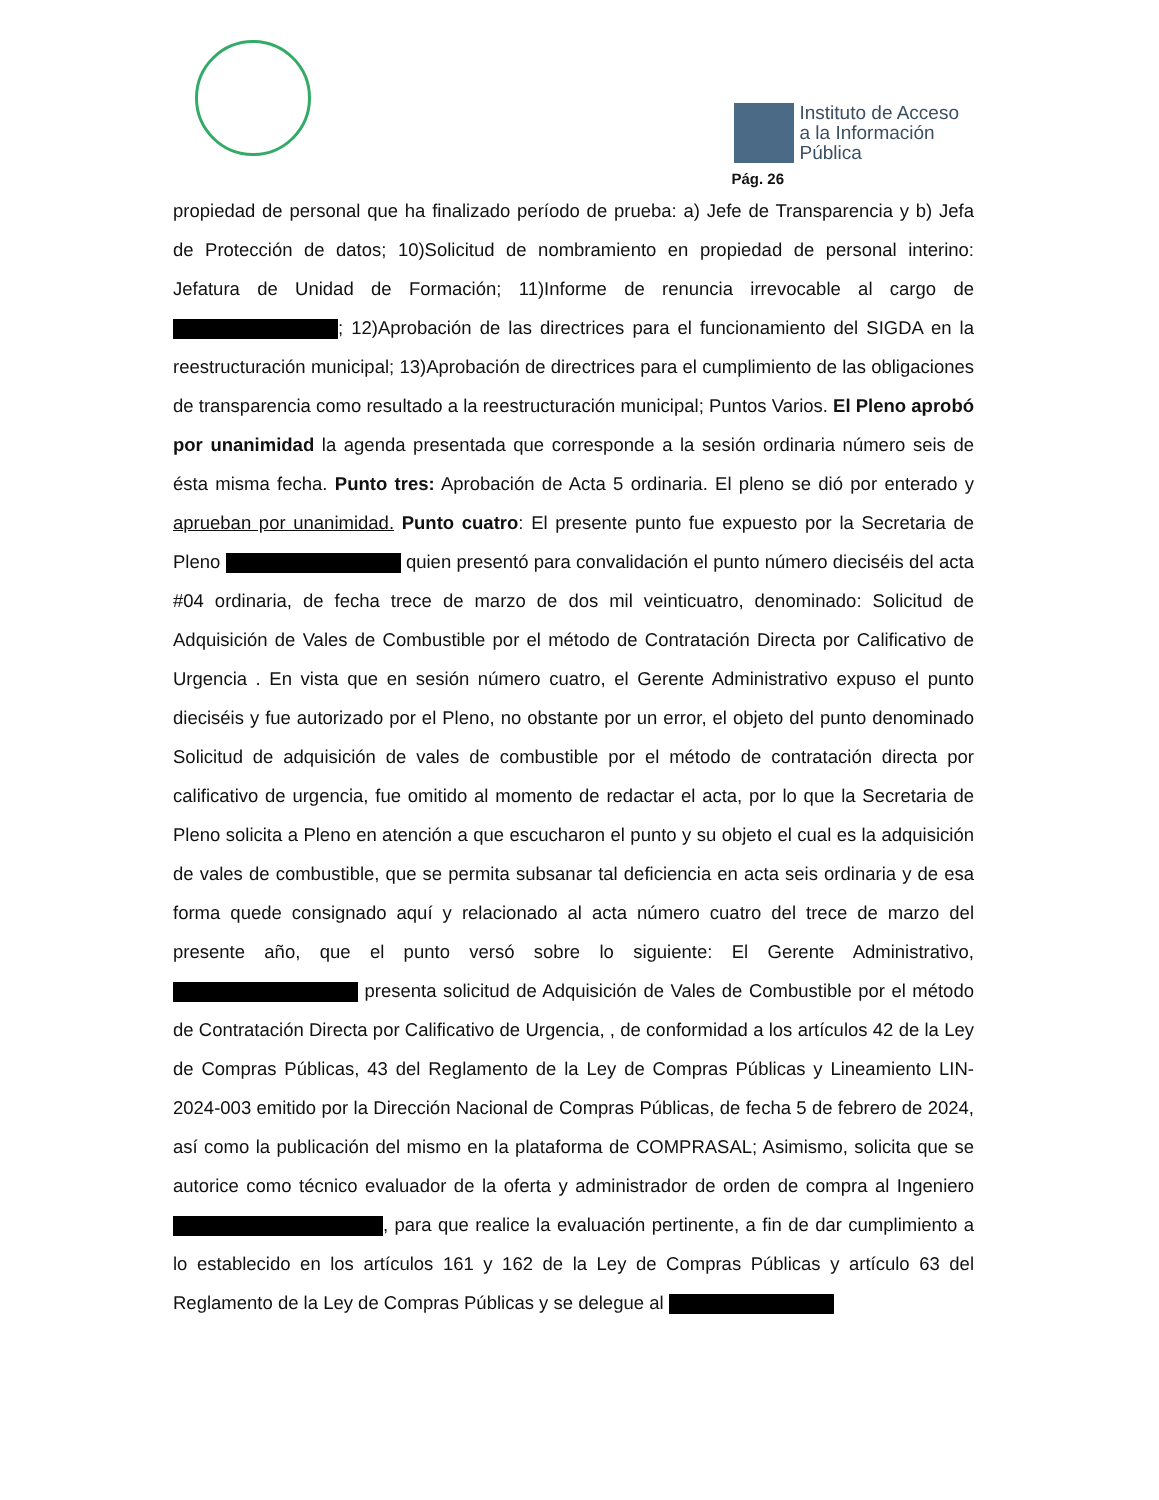Instituto de Acceso
a la Información
Pública
Pág. 26
propiedad de personal que ha finalizado período de prueba: a) Jefe de Transparencia y b) Jefa de Protección de datos; 10)Solicitud de nombramiento en propiedad de personal interino: Jefatura de Unidad de Formación; 11)Informe de renuncia irrevocable al cargo de ; 12)Aprobación de las directrices para el funcionamiento del SIGDA en la reestructuración municipal; 13)Aprobación de directrices para el cumplimiento de las obligaciones de transparencia como resultado a la reestructuración municipal; Puntos Varios. El Pleno aprobó por unanimidad la agenda presentada que corresponde a la sesión ordinaria número seis de ésta misma fecha. Punto tres: Aprobación de Acta 5 ordinaria. El pleno se dió por enterado y aprueban por unanimidad. Punto cuatro: El presente punto fue expuesto por la Secretaria de Pleno quien presentó para convalidación el punto número dieciséis del acta #04 ordinaria, de fecha trece de marzo de dos mil veinticuatro, denominado: Solicitud de Adquisición de Vales de Combustible por el método de Contratación Directa por Calificativo de Urgencia . En vista que en sesión número cuatro, el Gerente Administrativo expuso el punto dieciséis y fue autorizado por el Pleno, no obstante por un error, el objeto del punto denominado Solicitud de adquisición de vales de combustible por el método de contratación directa por calificativo de urgencia, fue omitido al momento de redactar el acta, por lo que la Secretaria de Pleno solicita a Pleno en atención a que escucharon el punto y su objeto el cual es la adquisición de vales de combustible, que se permita subsanar tal deficiencia en acta seis ordinaria y de esa forma quede consignado aquí y relacionado al acta número cuatro del trece de marzo del presente año, que el punto versó sobre lo siguiente: El Gerente Administrativo, presenta solicitud de Adquisición de Vales de Combustible por el método de Contratación Directa por Calificativo de Urgencia, , de conformidad a los artículos 42 de la Ley de Compras Públicas, 43 del Reglamento de la Ley de Compras Públicas y Lineamiento LIN-2024-003 emitido por la Dirección Nacional de Compras Públicas, de fecha 5 de febrero de 2024, así como la publicación del mismo en la plataforma de COMPRASAL; Asimismo, solicita que se autorice como técnico evaluador de la oferta y administrador de orden de compra al Ingeniero , para que realice la evaluación pertinente, a fin de dar cumplimiento a lo establecido en los artículos 161 y 162 de la Ley de Compras Públicas y artículo 63 del Reglamento de la Ley de Compras Públicas y se delegue al